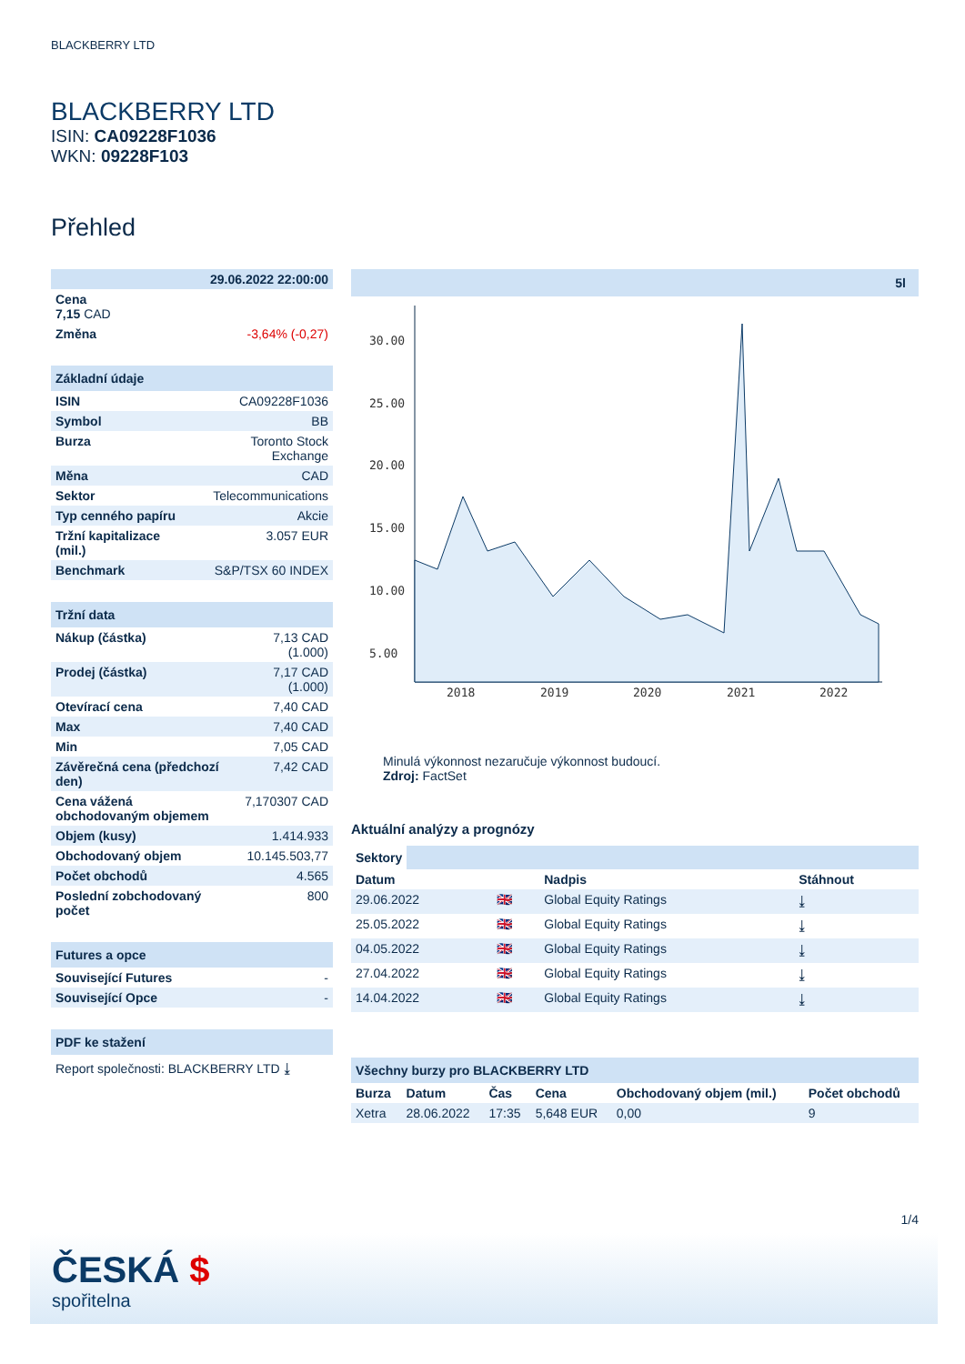BLACKBERRY LTD
BLACKBERRY LTD
ISIN: CA09228F1036
WKN: 09228F103
Přehled
| 29.06.2022 22:00:00 | |
| Cena 7,15 CAD | |
| Změna | -3,64% (-0,27) |
Základní údaje
| ISIN | CA09228F1036 |
| Symbol | BB |
| Burza | Toronto Stock Exchange |
| Měna | CAD |
| Sektor | Telecommunications |
| Typ cenného papíru | Akcie |
| Tržní kapitalizace (mil.) | 3.057 EUR |
| Benchmark | S&P/TSX 60 INDEX |
Tržní data
| Nákup (částka) | 7,13 CAD (1.000) |
| Prodej (částka) | 7,17 CAD (1.000) |
| Otevírací cena | 7,40 CAD |
| Max | 7,40 CAD |
| Min | 7,05 CAD |
| Závěrečná cena (předchozí den) | 7,42 CAD |
| Cena vážená obchodovaným objemem | 7,170307 CAD |
| Objem (kusy) | 1.414.933 |
| Obchodovaný objem | 10.145.503,77 |
| Počet obchodů | 4.565 |
| Poslední zobchodovaný počet | 800 |
Futures a opce
| Související Futures | - |
| Související Opce | - |
PDF ke stažení
Report společnosti: BLACKBERRY LTD ⤓
5l
30.00
25.00
20.00
15.00
10.00
5.00
2018
2019
2020
2021
2022
Minulá výkonnost nezaručuje výkonnost budoucí.
Zdroj: FactSet
Aktuální analýzy a prognózy
Sektory
| Datum | | Nadpis | Stáhnout |
| --- | --- | --- | --- |
| 29.06.2022 | 🇬🇧 | Global Equity Ratings | ⤓ |
| 25.05.2022 | 🇬🇧 | Global Equity Ratings | ⤓ |
| 04.05.2022 | 🇬🇧 | Global Equity Ratings | ⤓ |
| 27.04.2022 | 🇬🇧 | Global Equity Ratings | ⤓ |
| 14.04.2022 | 🇬🇧 | Global Equity Ratings | ⤓ |
Všechny burzy pro BLACKBERRY LTD
| Burza | Datum | Čas | Cena | Obchodovaný objem (mil.) | Počet obchodů |
| --- | --- | --- | --- | --- | --- |
| Xetra | 28.06.2022 | 17:35 | 5,648 EUR | 0,00 | 9 |
1/4
ČESKÁ $
spořitelna